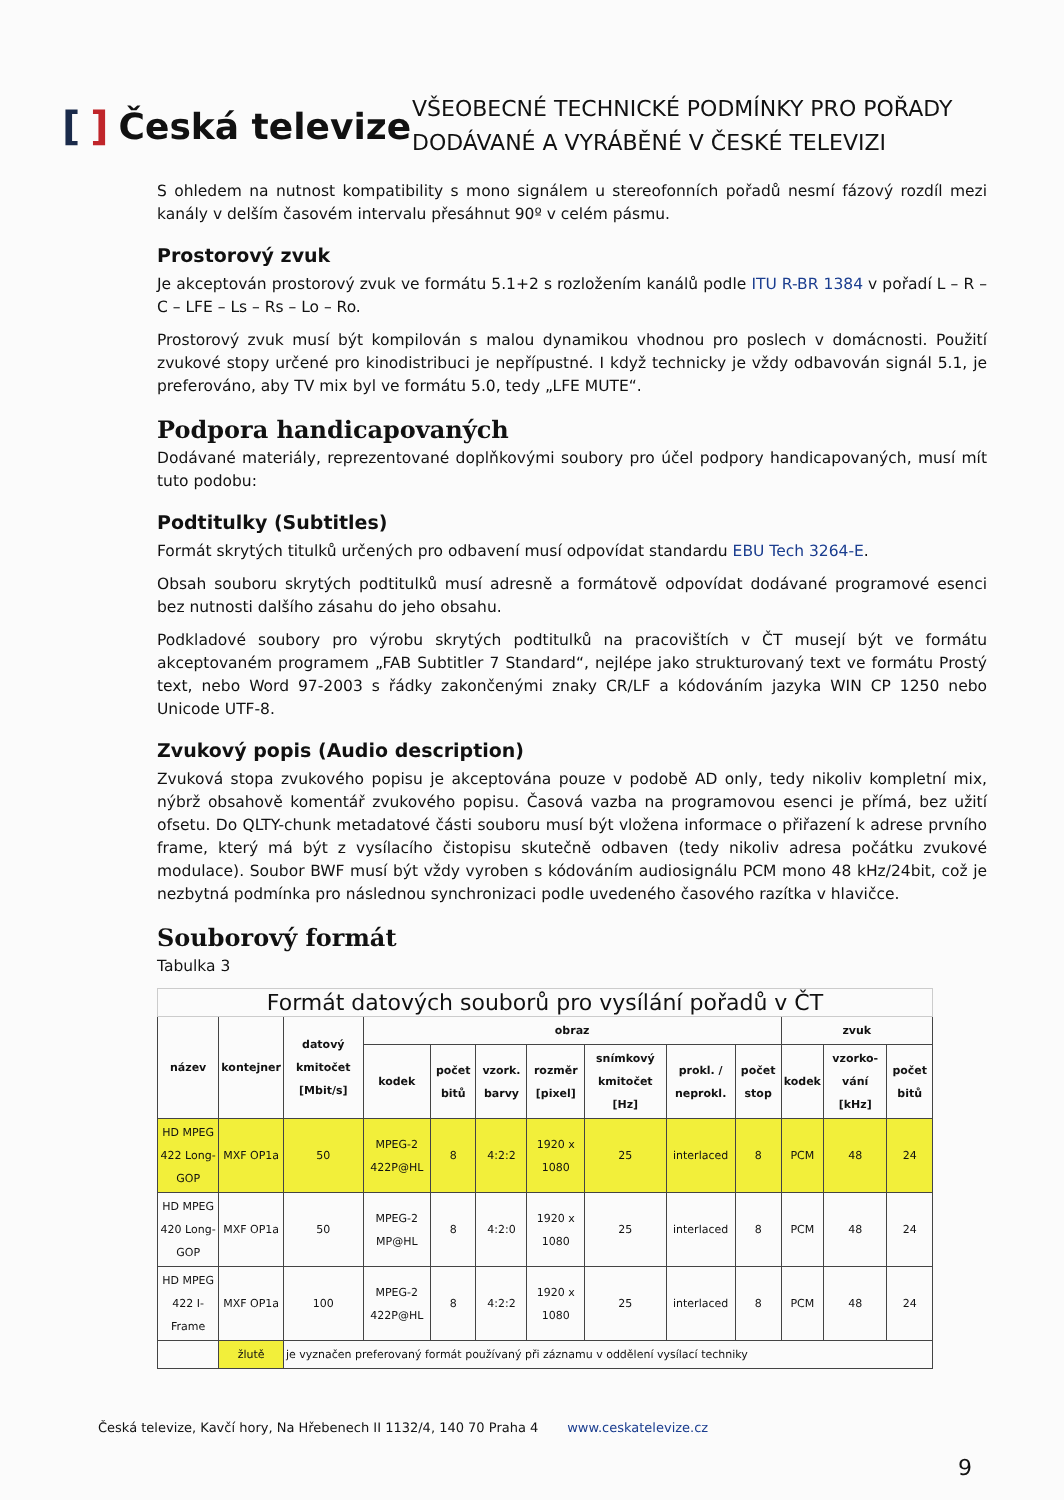[] Česká televize
VŠEOBECNÉ TECHNICKÉ PODMÍNKY PRO POŘADY
DODÁVANÉ A VYRÁBĚNÉ V ČESKÉ TELEVIZI
S ohledem na nutnost kompatibility s mono signálem u stereofonních pořadů nesmí fázový rozdíl mezi kanály v delším časovém intervalu přesáhnut 90º v celém pásmu.
Prostorový zvuk
Je akceptován prostorový zvuk ve formátu 5.1+2 s rozložením kanálů podle ITU R-BR 1384 v pořadí L – R – C – LFE – Ls – Rs – Lo – Ro.
Prostorový zvuk musí být kompilován s malou dynamikou vhodnou pro poslech v domácnosti. Použití zvukové stopy určené pro kinodistribuci je nepřípustné. I když technicky je vždy odbavován signál 5.1, je preferováno, aby TV mix byl ve formátu 5.0, tedy „LFE MUTE“.
Podpora handicapovaných
Dodávané materiály, reprezentované doplňkovými soubory pro účel podpory handicapovaných, musí mít tuto podobu:
Podtitulky (Subtitles)
Formát skrytých titulků určených pro odbavení musí odpovídat standardu EBU Tech 3264-E.
Obsah souboru skrytých podtitulků musí adresně a formátově odpovídat dodávané programové esenci bez nutnosti dalšího zásahu do jeho obsahu.
Podkladové soubory pro výrobu skrytých podtitulků na pracovištích v ČT musejí být ve formátu akceptovaném programem „FAB Subtitler 7 Standard“, nejlépe jako strukturovaný text ve formátu Prostý text, nebo Word 97-2003 s řádky zakončenými znaky CR/LF a kódováním jazyka WIN CP 1250 nebo Unicode UTF-8.
Zvukový popis (Audio description)
Zvuková stopa zvukového popisu je akceptována pouze v podobě AD only, tedy nikoliv kompletní mix, nýbrž obsahově komentář zvukového popisu. Časová vazba na programovou esenci je přímá, bez užití ofsetu. Do QLTY-chunk metadatové části souboru musí být vložena informace o přiřazení k adrese prvního frame, který má být z vysílacího čistopisu skutečně odbaven (tedy nikoliv adresa počátku zvukové modulace). Soubor BWF musí být vždy vyroben s kódováním audiosignálu PCM mono 48 kHz/24bit, což je nezbytná podmínka pro následnou synchronizaci podle uvedeného časového razítka v hlavičce.
Souborový formát
Tabulka 3
| Formát datových souborů pro vysílání pořadů v ČT | | | | | | | | | | | | |
| --- | --- | --- | --- | --- | --- | --- | --- | --- | --- | --- | --- | --- |
| název | kontejner | datový kmitočet [Mbit/s] | obraz | | | | | | | zvuk | | |
| | | | kodek | počet bitů | vzork. barvy | rozměr [pixel] | snímkový kmitočet [Hz] | prokl. / neprokl. | počet stop | kodek | vzorko-vání [kHz] | počet bitů |
| HD MPEG 422 Long-GOP | MXF OP1a | 50 | MPEG-2 422P@HL | 8 | 4:2:2 | 1920 x 1080 | 25 | interlaced | 8 | PCM | 48 | 24 |
| HD MPEG 420 Long-GOP | MXF OP1a | 50 | MPEG-2 MP@HL | 8 | 4:2:0 | 1920 x 1080 | 25 | interlaced | 8 | PCM | 48 | 24 |
| HD MPEG 422 I-Frame | MXF OP1a | 100 | MPEG-2 422P@HL | 8 | 4:2:2 | 1920 x 1080 | 25 | interlaced | 8 | PCM | 48 | 24 |
| | žlutě | je vyznačen preferovaný formát používaný při záznamu v oddělení vysílací techniky | | | | | | | | | | |
Česká televize, Kavčí hory, Na Hřebenech II 1132/4, 140 70 Praha 4 www.ceskatelevize.cz
9